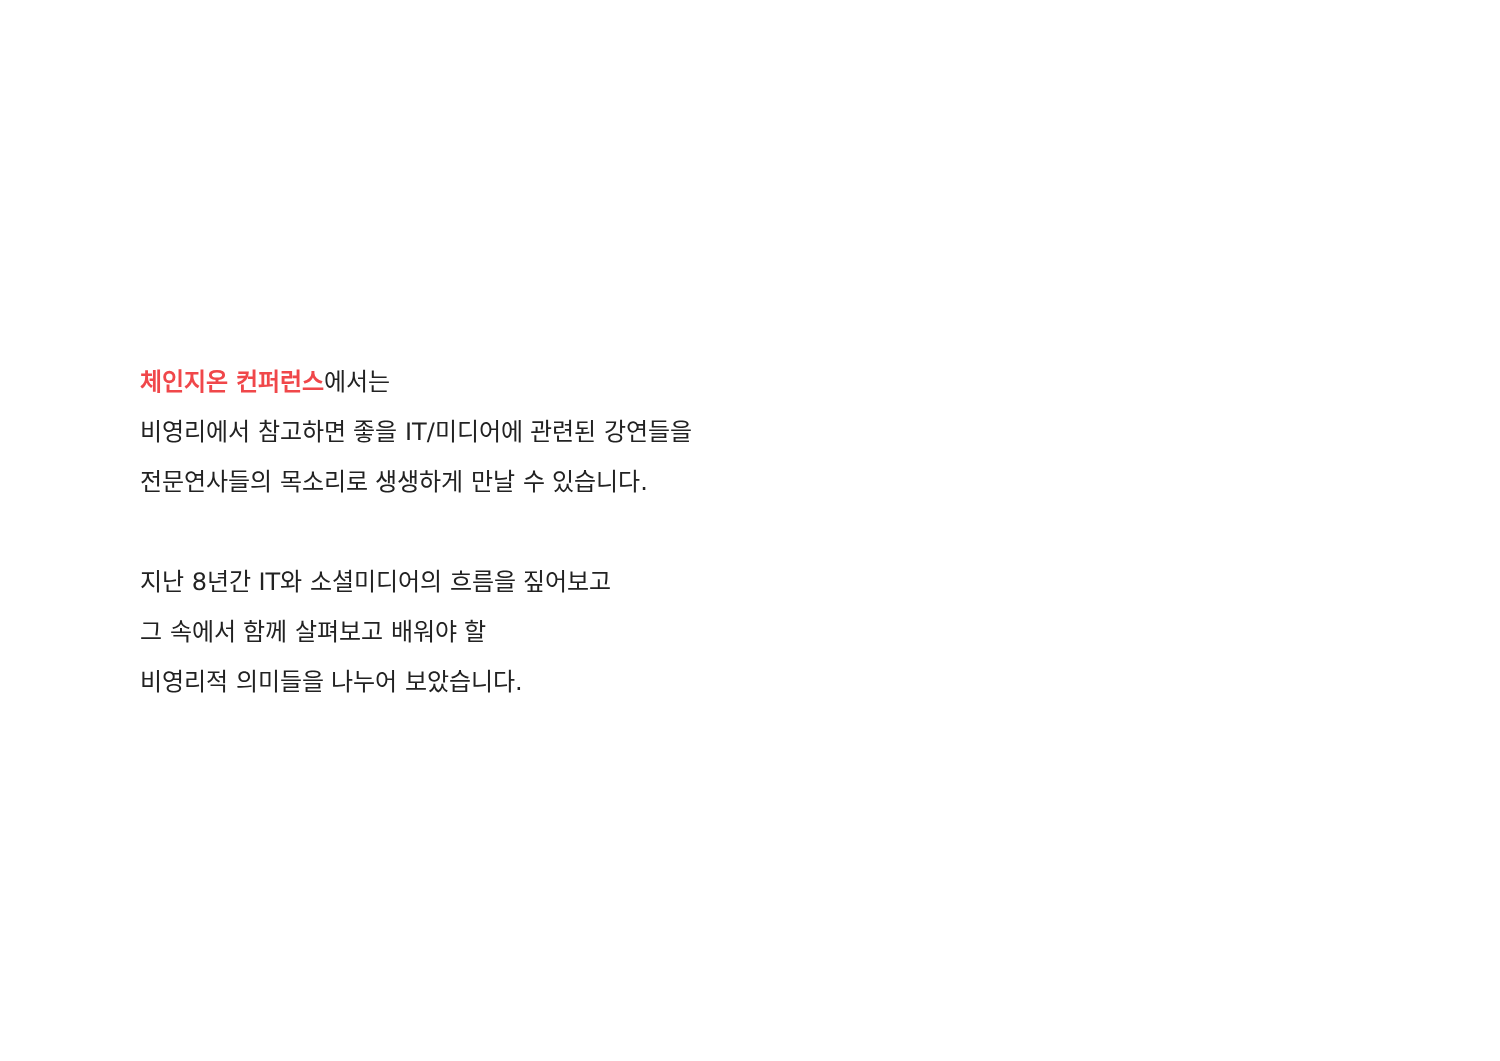체인지온 컨퍼런스에서는
비영리에서 참고하면 좋을 IT/미디어에 관련된 강연들을
전문연사들의 목소리로 생생하게 만날 수 있습니다.
지난 8년간 IT와 소셜미디어의 흐름을 짚어보고
그 속에서 함께 살펴보고 배워야 할
비영리적 의미들을 나누어 보았습니다.